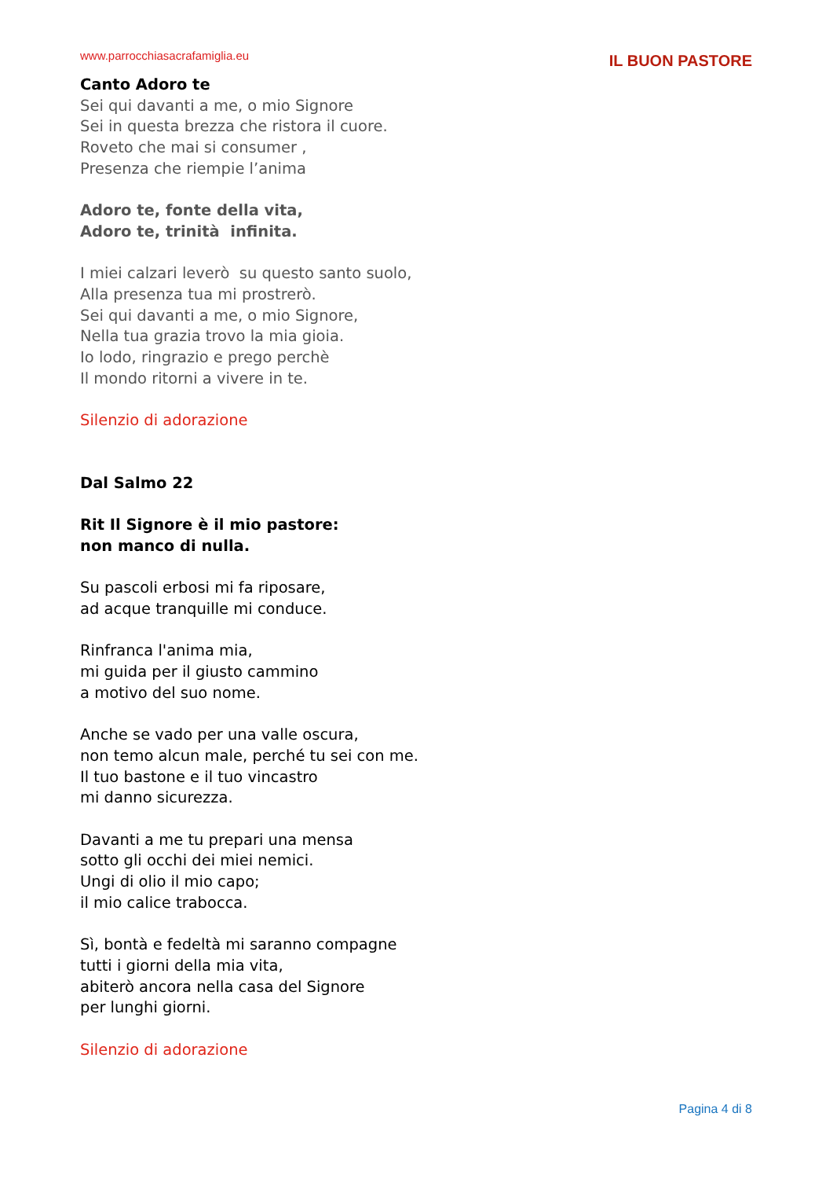www.parrocchiasacrafamiglia.eu IL BUON PASTORE
Canto Adoro te
Sei qui davanti a me, o mio Signore
Sei in questa brezza che ristora il cuore.
Roveto che mai si consumer ,
Presenza che riempie l’anima
Adoro te, fonte della vita,
Adoro te, trinità infinita.
I miei calzari leverò su questo santo suolo,
Alla presenza tua mi prostrerò.
Sei qui davanti a me, o mio Signore,
Nella tua grazia trovo la mia gioia.
Io lodo, ringrazio e prego perchè
Il mondo ritorni a vivere in te.
Silenzio di adorazione
Dal Salmo 22
Rit Il Signore è il mio pastore:
non manco di nulla.
Su pascoli erbosi mi fa riposare,
ad acque tranquille mi conduce.
Rinfranca l'anima mia,
mi guida per il giusto cammino
a motivo del suo nome.
Anche se vado per una valle oscura,
non temo alcun male, perché tu sei con me.
Il tuo bastone e il tuo vincastro
mi danno sicurezza.
Davanti a me tu prepari una mensa
sotto gli occhi dei miei nemici.
Ungi di olio il mio capo;
il mio calice trabocca.
Sì, bontà e fedeltà mi saranno compagne
tutti i giorni della mia vita,
abiterò ancora nella casa del Signore
per lunghi giorni.
Silenzio di adorazione
Pagina 4 di 8